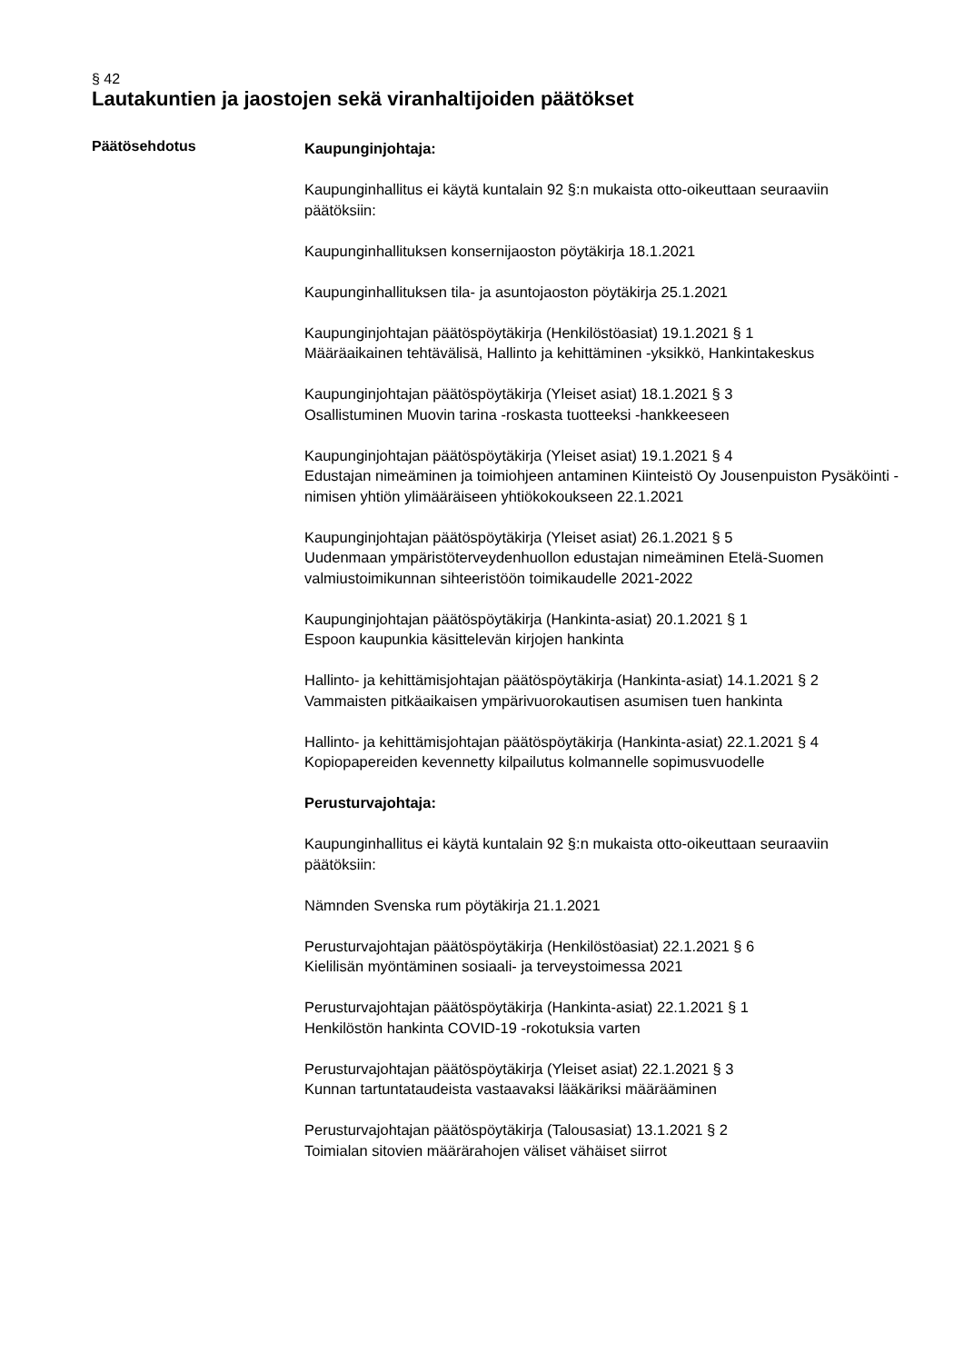§ 42
Lautakuntien ja jaostojen sekä viranhaltijoiden päätökset
Päätösehdotus
Kaupunginjohtaja:
Kaupunginhallitus ei käytä kuntalain 92 §:n mukaista otto-oikeuttaan seuraaviin päätöksiin:
Kaupunginhallituksen konsernijaoston pöytäkirja 18.1.2021
Kaupunginhallituksen tila- ja asuntojaoston pöytäkirja 25.1.2021
Kaupunginjohtajan päätöspöytäkirja (Henkilöstöasiat) 19.1.2021 § 1
Määräaikainen tehtävälisä, Hallinto ja kehittäminen -yksikkö, Hankintakeskus
Kaupunginjohtajan päätöspöytäkirja (Yleiset asiat) 18.1.2021 § 3
Osallistuminen Muovin tarina -roskasta tuotteeksi -hankkeeseen
Kaupunginjohtajan päätöspöytäkirja (Yleiset asiat) 19.1.2021 § 4
Edustajan nimeäminen ja toimiohjeen antaminen Kiinteistö Oy Jousenpuiston Pysäköinti -nimisen yhtiön ylimääräiseen yhtiökokoukseen 22.1.2021
Kaupunginjohtajan päätöspöytäkirja (Yleiset asiat) 26.1.2021 § 5
Uudenmaan ympäristöterveydenhuollon edustajan nimeäminen Etelä-Suomen valmiustoimikunnan sihteeristöön toimikaudelle 2021-2022
Kaupunginjohtajan päätöspöytäkirja (Hankinta-asiat) 20.1.2021 § 1
Espoon kaupunkia käsittelevän kirjojen hankinta
Hallinto- ja kehittämisjohtajan päätöspöytäkirja (Hankinta-asiat) 14.1.2021 § 2
Vammaisten pitkäaikaisen ympärivuorokautisen asumisen tuen hankinta
Hallinto- ja kehittämisjohtajan päätöspöytäkirja (Hankinta-asiat) 22.1.2021 § 4
Kopiopapereiden kevennetty kilpailutus kolmannelle sopimusvuodelle
Perusturvajohtaja:
Kaupunginhallitus ei käytä kuntalain 92 §:n mukaista otto-oikeuttaan seuraaviin päätöksiin:
Nämnden Svenska rum pöytäkirja 21.1.2021
Perusturvajohtajan päätöspöytäkirja (Henkilöstöasiat) 22.1.2021 § 6
Kielilisän myöntäminen sosiaali- ja terveystoimessa 2021
Perusturvajohtajan päätöspöytäkirja (Hankinta-asiat) 22.1.2021 § 1
Henkilöstön hankinta COVID-19 -rokotuksia varten
Perusturvajohtajan päätöspöytäkirja (Yleiset asiat) 22.1.2021 § 3
Kunnan tartuntataudeista vastaavaksi lääkäriksi määrääminen
Perusturvajohtajan päätöspöytäkirja (Talousasiat) 13.1.2021 § 2
Toimialan sitovien määrärahojen väliset vähäiset siirrot